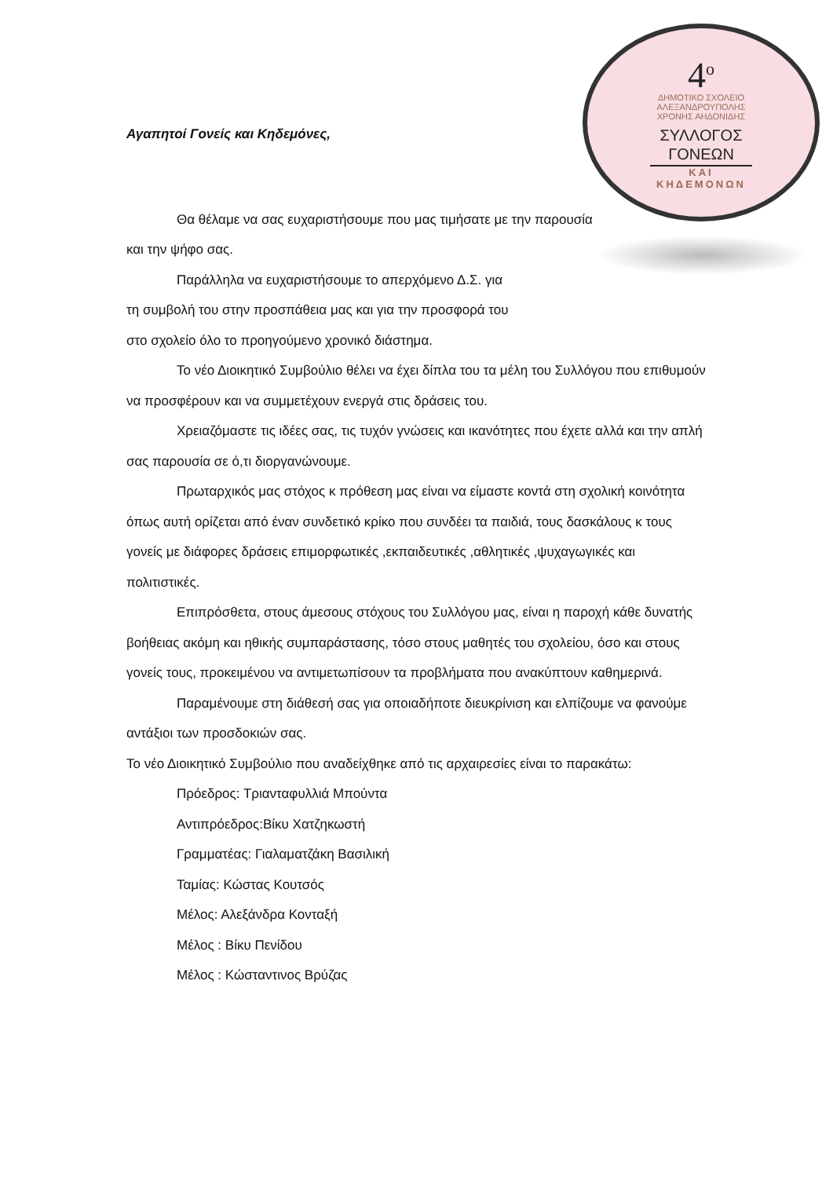4<sup>ο</sup>
ΔΗΜΟΤΙΚΟ ΣΧΟΛΕΙΟ
ΑΛΕΞΑΝΔΡΟΥΠΟΛΗΣ
ΧΡΟΝΗΣ ΑΗΔΟΝΙΔΗΣ
ΣΥΛΛΟΓΟΣ
ΓΟΝΕΩΝ
ΚΑΙ
ΚΗΔΕΜΟΝΩΝ
Αγαπητοί Γονείς και Κηδεμόνες,
Θα θέλαμε να σας ευχαριστήσουμε που μας τιμήσατε με την παρουσία και την ψήφο σας.
Παράλληλα να ευχαριστήσουμε το απερχόμενο Δ.Σ. για
τη συμβολή του στην προσπάθεια μας και για την προσφορά του
στο σχολείο όλο το προηγούμενο χρονικό διάστημα.
Το νέο Διοικητικό Συμβούλιο θέλει να έχει δίπλα του τα μέλη του Συλλόγου που επιθυμούν να προσφέρουν και να συμμετέχουν ενεργά στις δράσεις του.
Χρειαζόμαστε τις ιδέες σας, τις τυχόν γνώσεις και ικανότητες που έχετε αλλά και την απλή σας παρουσία σε ό,τι διοργανώνουμε.
Πρωταρχικός μας στόχος κ πρόθεση μας είναι να είμαστε κοντά στη σχολική κοινότητα όπως αυτή ορίζεται από έναν συνδετικό κρίκο που συνδέει τα παιδιά, τους δασκάλους κ τους γονείς με διάφορες δράσεις επιμορφωτικές ,εκπαιδευτικές ,αθλητικές ,ψυχαγωγικές και πολιτιστικές.
Επιπρόσθετα, στους άμεσους στόχους του Συλλόγου μας, είναι η παροχή κάθε δυνατής βοήθειας ακόμη και ηθικής συμπαράστασης, τόσο στους μαθητές του σχολείου, όσο και στους γονείς τους, προκειμένου να αντιμετωπίσουν τα προβλήματα που ανακύπτουν καθημερινά.
Παραμένουμε στη διάθεσή σας για οποιαδήποτε διευκρίνιση και ελπίζουμε να φανούμε αντάξιοι των προσδοκιών σας.
Το νέο Διοικητικό Συμβούλιο που αναδείχθηκε από τις αρχαιρεσίες είναι το παρακάτω:
Πρόεδρος: Τριανταφυλλιά Μπούντα
Αντιπρόεδρος:Βίκυ Χατζηκωστή
Γραμματέας: Γιαλαματζάκη Βασιλική
Ταμίας: Κώστας Κουτσός
Μέλος: Αλεξάνδρα Κονταξή
Μέλος : Βίκυ Πενίδου
Μέλος : Κώσταντινος Βρύζας